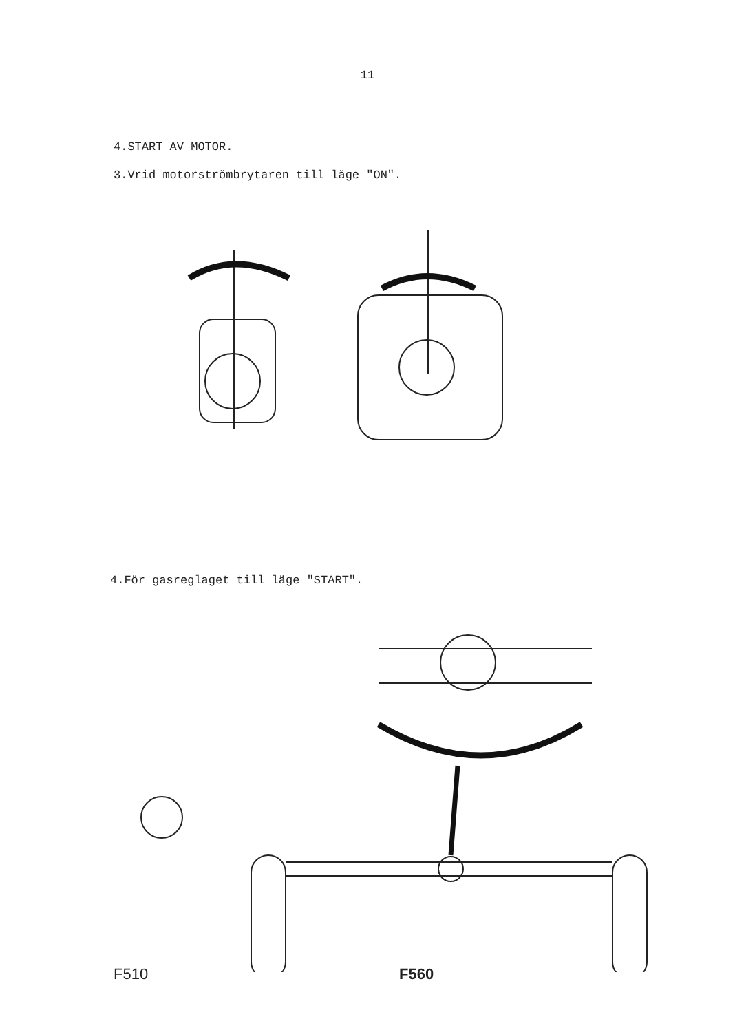11
4.START AV MOTOR.
3.Vrid motorströmbrytaren till läge "ON".
4.För gasreglaget till läge "START".
F510 F560